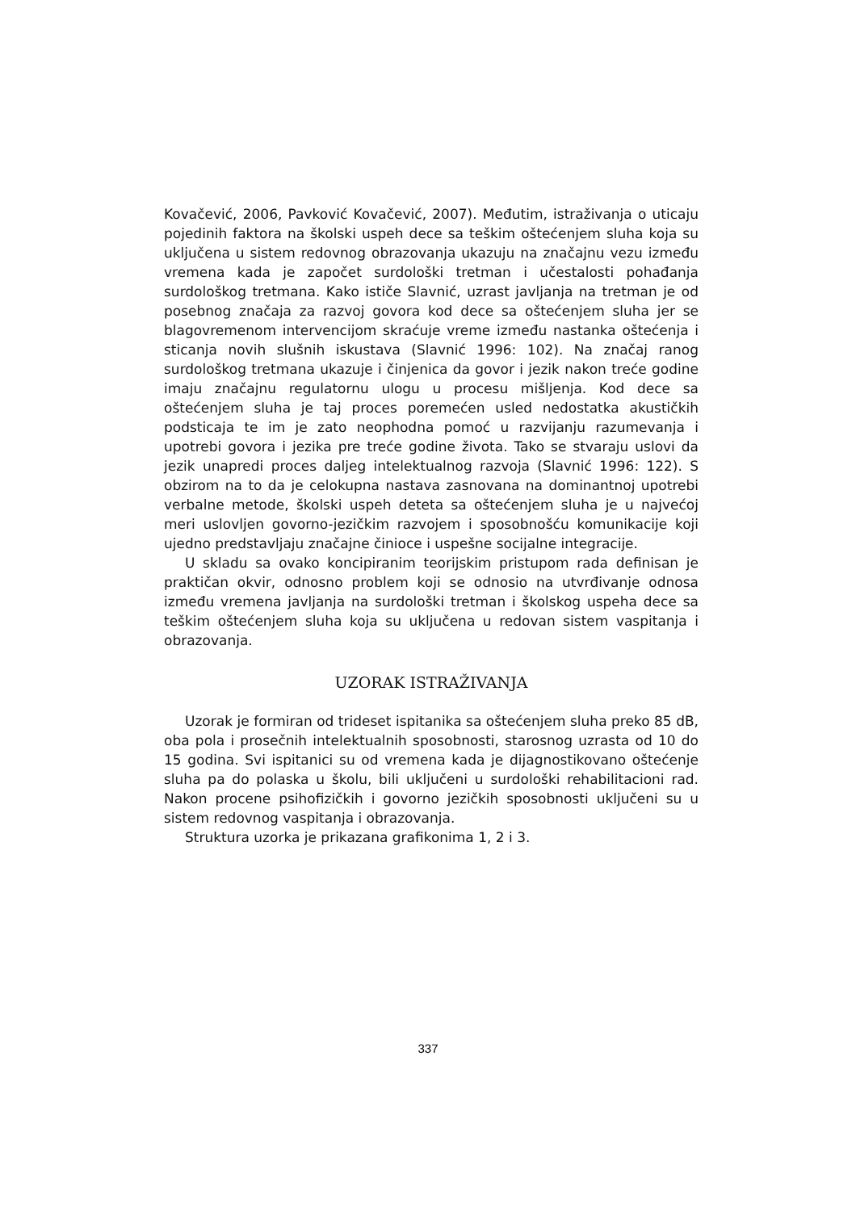Kovačević, 2006, Pavković Kovačević, 2007). Međutim, istraživanja o uticaju pojedinih faktora na školski uspeh dece sa teškim oštećenjem sluha koja su uključena u sistem redovnog obrazovanja ukazuju na značajnu vezu između vremena kada je započet surdološki tretman i učestalosti pohađanja surdološkog tretmana. Kako ističe Slavnić, uzrast javljanja na tretman je od posebnog značaja za razvoj govora kod dece sa oštećenjem sluha jer se blagovremenom intervencijom skraćuje vreme između nastanka oštećenja i sticanja novih slušnih iskustava (Slavnić 1996: 102). Na značaj ranog surdološkog tretmana ukazuje i činjenica da govor i jezik nakon treće godine imaju značajnu regulatornu ulogu u procesu mišljenja. Kod dece sa oštećenjem sluha je taj proces poremećen usled nedostatka akustičkih podsticaja te im je zato neophodna pomoć u razvijanju razumevanja i upotrebi govora i jezika pre treće godine života. Tako se stvaraju uslovi da jezik unapredi proces daljeg intelektualnog razvoja (Slavnić 1996: 122). S obzirom na to da je celokupna nastava zasnovana na dominantnoj upotrebi verbalne metode, školski uspeh deteta sa oštećenjem sluha je u najvećoj meri uslovljen govorno-jezičkim razvojem i sposobnošću komunikacije koji ujedno predstavljaju značajne činioce i uspešne socijalne integracije.
U skladu sa ovako koncipiranim teorijskim pristupom rada definisan je praktičan okvir, odnosno problem koji se odnosio na utvrđivanje odnosa između vremena javljanja na surdološki tretman i školskog uspeha dece sa teškim oštećenjem sluha koja su uključena u redovan sistem vaspitanja i obrazovanja.
UZORAK ISTRAŽIVANJA
Uzorak je formiran od trideset ispitanika sa oštećenjem sluha preko 85 dB, oba pola i prosečnih intelektualnih sposobnosti, starosnog uzrasta od 10 do 15 godina. Svi ispitanici su od vremena kada je dijagnostikovano oštećenje sluha pa do polaska u školu, bili uključeni u surdološki rehabilitacioni rad. Nakon procene psihofizičkih i govorno jezičkih sposobnosti uključeni su u sistem redovnog vaspitanja i obrazovanja.
Struktura uzorka je prikazana grafikonima 1, 2 i 3.
337